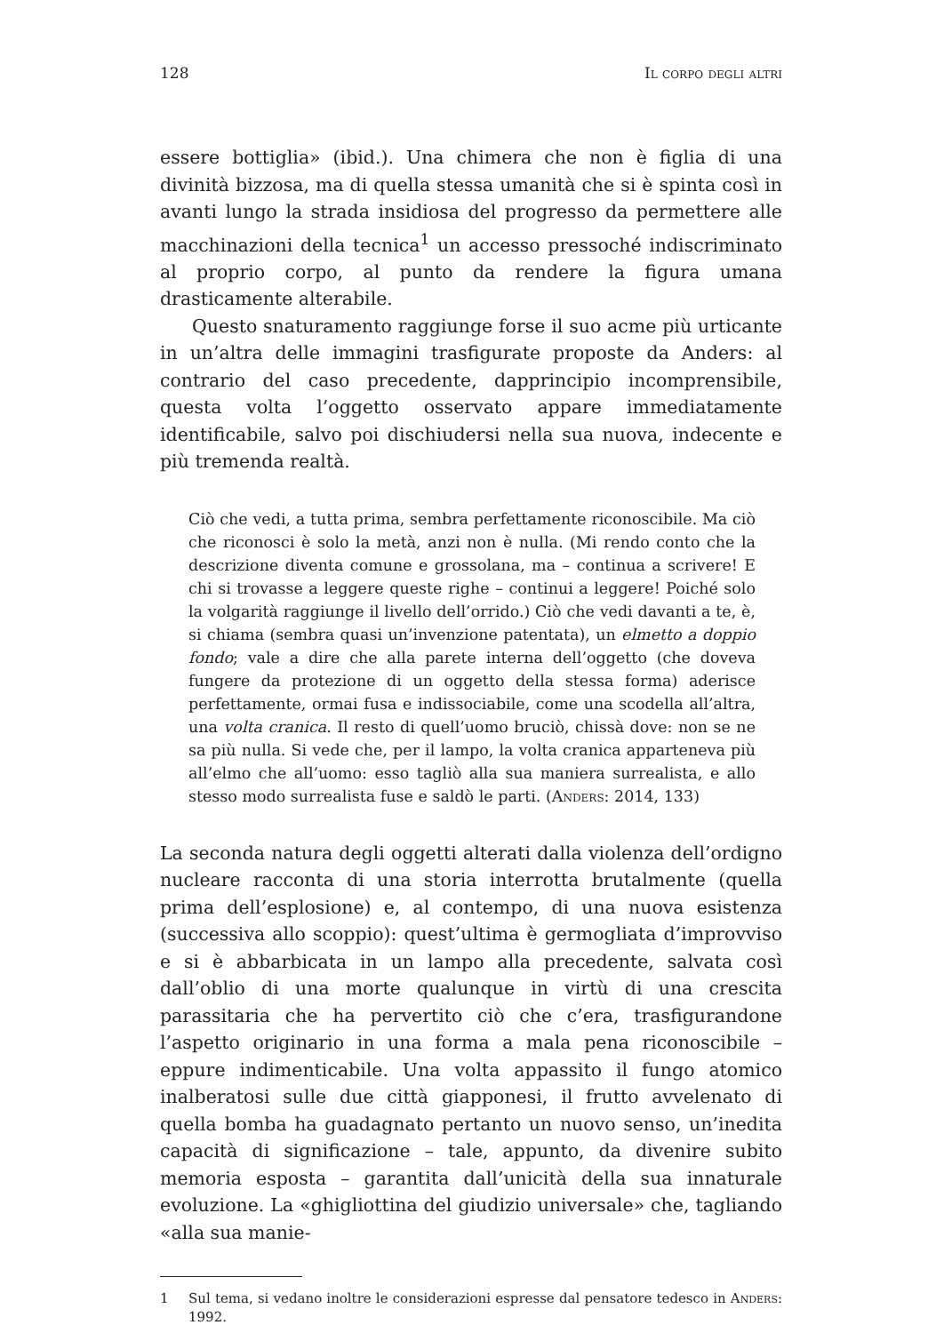128 Il corpo degli altri
essere bottiglia» (ibid.). Una chimera che non è figlia di una divinità bizzosa, ma di quella stessa umanità che si è spinta così in avanti lungo la strada insidiosa del progresso da permettere alle macchinazioni della tecnica<sup>1</sup> un accesso pressoché indiscriminato al proprio corpo, al punto da rendere la figura umana drasticamente alterabile.
Questo snaturamento raggiunge forse il suo acme più urticante in un’altra delle immagini trasfigurate proposte da Anders: al contrario del caso precedente, dapprincipio incomprensibile, questa volta l’oggetto osservato appare immediatamente identificabile, salvo poi dischiudersi nella sua nuova, indecente e più tremenda realtà.
Ciò che vedi, a tutta prima, sembra perfettamente riconoscibile. Ma ciò che riconosci è solo la metà, anzi non è nulla. (Mi rendo conto che la descrizione diventa comune e grossolana, ma – continua a scrivere! E chi si trovasse a leggere queste righe – continui a leggere! Poiché solo la volgarità raggiunge il livello dell’orrido.) Ciò che vedi davanti a te, è, si chiama (sembra quasi un’invenzione patentata), un elmetto a doppio fondo; vale a dire che alla parete interna dell’oggetto (che doveva fungere da protezione di un oggetto della stessa forma) aderisce perfettamente, ormai fusa e indissociabile, come una scodella all’altra, una volta cranica. Il resto di quell’uomo bruciò, chissà dove: non se ne sa più nulla. Si vede che, per il lampo, la volta cranica apparteneva più all’elmo che all’uomo: esso tagliò alla sua maniera surrealista, e allo stesso modo surrealista fuse e saldò le parti. (Anders: 2014, 133)
La seconda natura degli oggetti alterati dalla violenza dell’ordigno nucleare racconta di una storia interrotta brutalmente (quella prima dell’esplosione) e, al contempo, di una nuova esistenza (successiva allo scoppio): quest’ultima è germogliata d’improvviso e si è abbarbicata in un lampo alla precedente, salvata così dall’oblio di una morte qualunque in virtù di una crescita parassitaria che ha pervertito ciò che c’era, trasfigurandone l’aspetto originario in una forma a mala pena riconoscibile – eppure indimenticabile. Una volta appassito il fungo atomico inalberatosi sulle due città giapponesi, il frutto avvelenato di quella bomba ha guadagnato pertanto un nuovo senso, un’inedita capacità di significazione – tale, appunto, da divenire subito memoria esposta – garantita dall’unicità della sua innaturale evoluzione. La «ghigliottina del giudizio universale» che, tagliando «alla sua manie-
1 Sul tema, si vedano inoltre le considerazioni espresse dal pensatore tedesco in Anders: 1992.